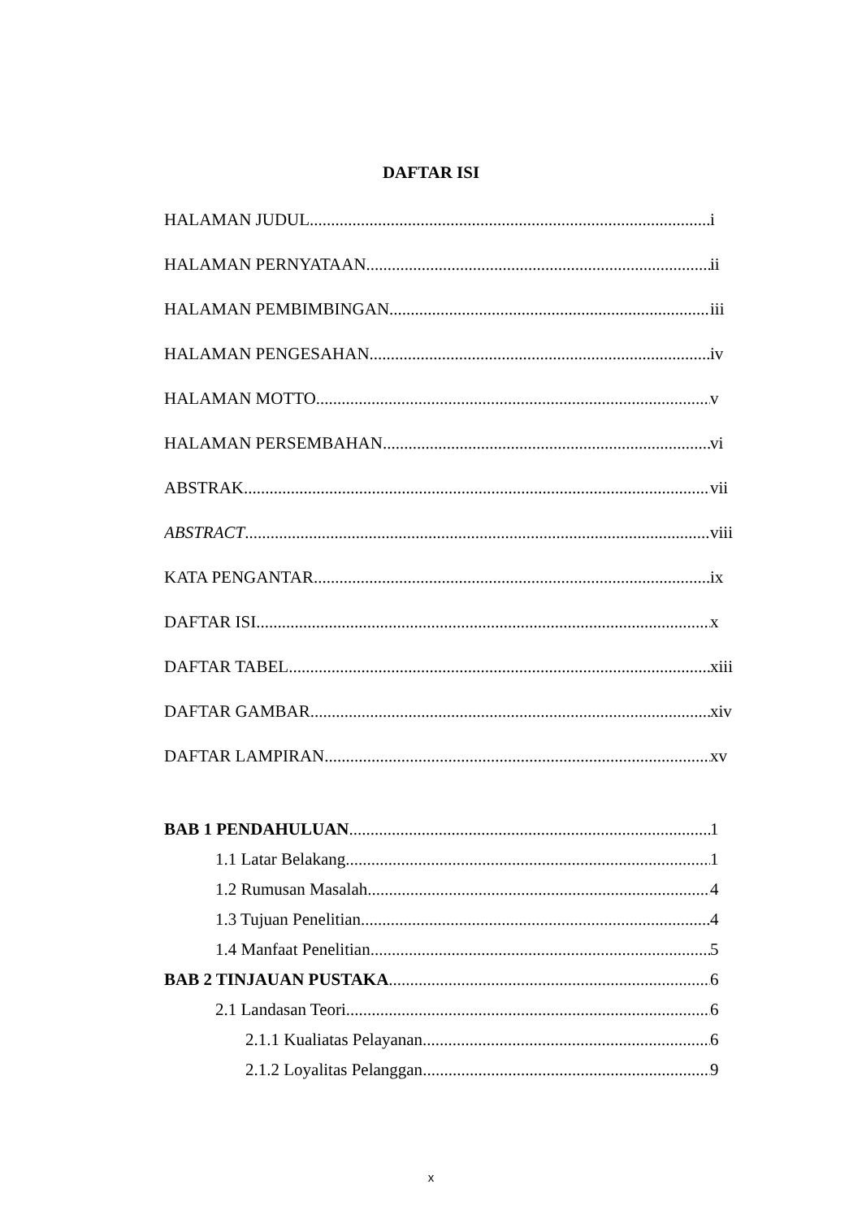DAFTAR ISI
HALAMAN JUDUL i
HALAMAN PERNYATAAN ii
HALAMAN PEMBIMBINGAN iii
HALAMAN PENGESAHAN iv
HALAMAN MOTTO v
HALAMAN PERSEMBAHAN vi
ABSTRAK vii
ABSTRACT viii
KATA PENGANTAR ix
DAFTAR ISI x
DAFTAR TABEL xiii
DAFTAR GAMBAR xiv
DAFTAR LAMPIRAN xv
BAB 1 PENDAHULUAN 1
1.1 Latar Belakang 1
1.2 Rumusan Masalah 4
1.3 Tujuan Penelitian 4
1.4 Manfaat Penelitian 5
BAB 2 TINJAUAN PUSTAKA 6
2.1 Landasan Teori 6
2.1.1 Kualiatas Pelayanan 6
2.1.2 Loyalitas Pelanggan 9
x